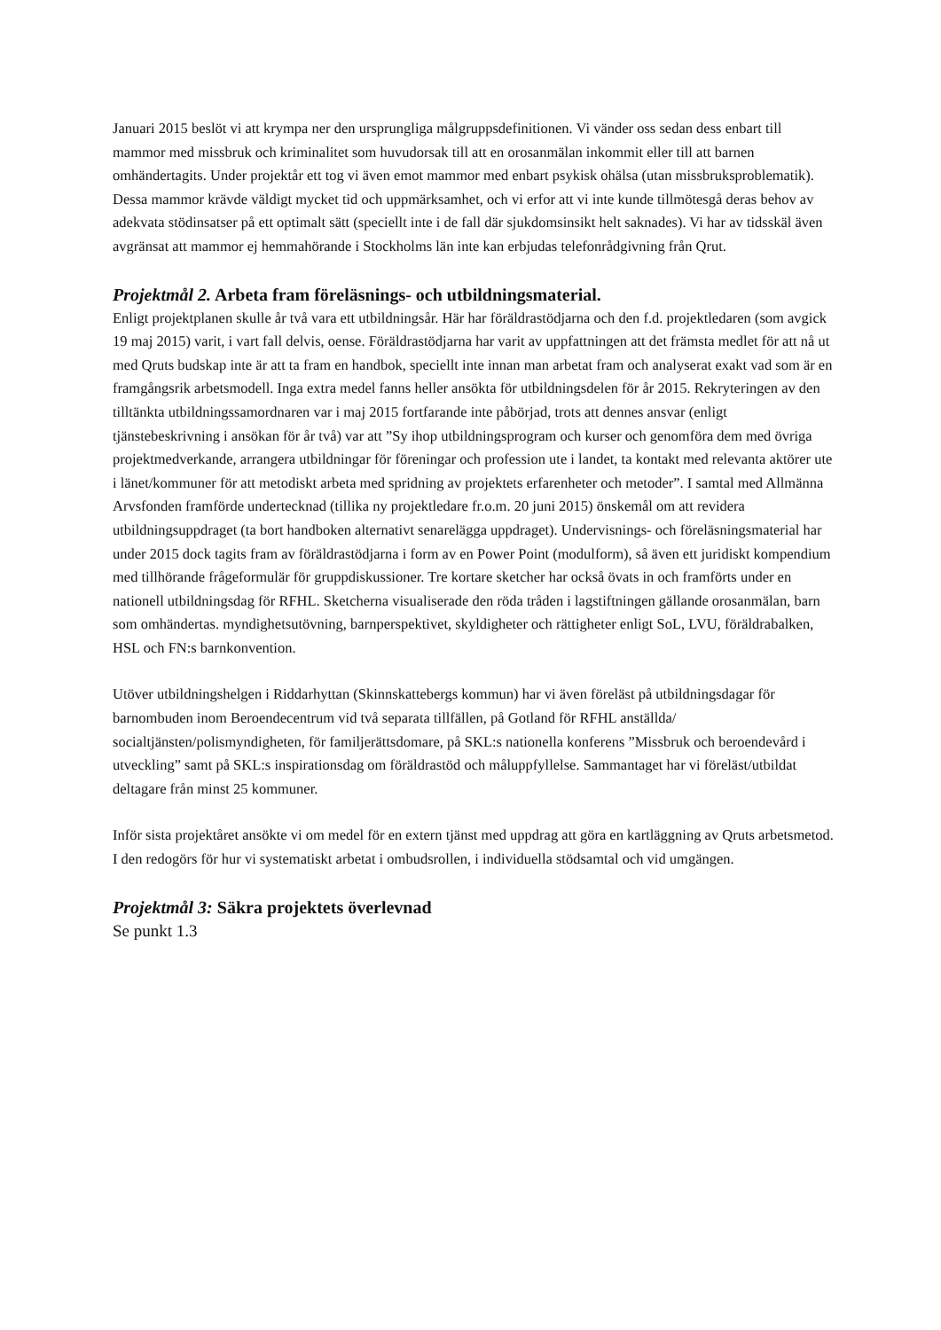Januari 2015 beslöt vi att krympa ner den ursprungliga målgruppsdefinitionen. Vi vänder oss sedan dess enbart till mammor med missbruk och kriminalitet som huvudorsak till att en orosanmälan inkommit eller till att barnen omhändertagits. Under projektår ett tog vi även emot mammor med enbart psykisk ohälsa (utan missbruksproblematik). Dessa mammor krävde väldigt mycket tid och uppmärksamhet, och vi erfor att vi inte kunde tillmötesgå deras behov av adekvata stödinsatser på ett optimalt sätt (speciellt inte i de fall där sjukdomsinsikt helt saknades). Vi har av tidsskäl även avgränsat att mammor ej hemmahörande i Stockholms län inte kan erbjudas telefonrådgivning från Qrut.
Projektmål 2. Arbeta fram föreläsnings- och utbildningsmaterial.
Enligt projektplanen skulle år två vara ett utbildningsår. Här har föräldrastödjarna och den f.d. projektledaren (som avgick 19 maj 2015) varit, i vart fall delvis, oense. Föräldrastödjarna har varit av uppfattningen att det främsta medlet för att nå ut med Qruts budskap inte är att ta fram en handbok, speciellt inte innan man arbetat fram och analyserat exakt vad som är en framgångsrik arbetsmodell. Inga extra medel fanns heller ansökta för utbildningsdelen för år 2015. Rekryteringen av den tilltänkta utbildningssamordnaren var i maj 2015 fortfarande inte påbörjad, trots att dennes ansvar (enligt tjänstebeskrivning i ansökan för år två) var att ”Sy ihop utbildningsprogram och kurser och genomföra dem med övriga projektmedverkande, arrangera utbildningar för föreningar och profession ute i landet, ta kontakt med relevanta aktörer ute i länet/kommuner för att metodiskt arbeta med spridning av projektets erfarenheter och metoder”. I samtal med Allmänna Arvsfonden framförde undertecknad (tillika ny projektledare fr.o.m. 20 juni 2015) önskemål om att revidera utbildningsuppdraget (ta bort handboken alternativt senarelägga uppdraget). Undervisnings- och föreläsningsmaterial har under 2015 dock tagits fram av föräldrastödjarna i form av en Power Point (modulform), så även ett juridiskt kompendium med tillhörande frågeformulär för gruppdiskussioner. Tre kortare sketcher har också övats in och framförts under en nationell utbildningsdag för RFHL. Sketcherna visualiserade den röda tråden i lagstiftningen gällande orosanmälan, barn som omhändertas. myndighetsutövning, barnperspektivet, skyldigheter och rättigheter enligt SoL, LVU, föräldrabalken, HSL och FN:s barnkonvention.
Utöver utbildningshelgen i Riddarhyttan (Skinnskattebergs kommun) har vi även föreläst på utbildningsdagar för barnombuden inom Beroendecentrum vid två separata tillfällen, på Gotland för RFHL anställda/ socialtjänsten/polismyndigheten, för familjerättsdomare, på SKL:s nationella konferens ”Missbruk och beroendevård i utveckling” samt på SKL:s inspirationsdag om föräldrastöd och måluppfyllelse. Sammantaget har vi föreläst/utbildat deltagare från minst 25 kommuner.
Inför sista projektåret ansökte vi om medel för en extern tjänst med uppdrag att göra en kartläggning av Qruts arbetsmetod. I den redogörs för hur vi systematiskt arbetat i ombudsrollen, i individuella stödsamtal och vid umgängen.
Projektmål 3: Säkra projektets överlevnad
Se punkt 1.3